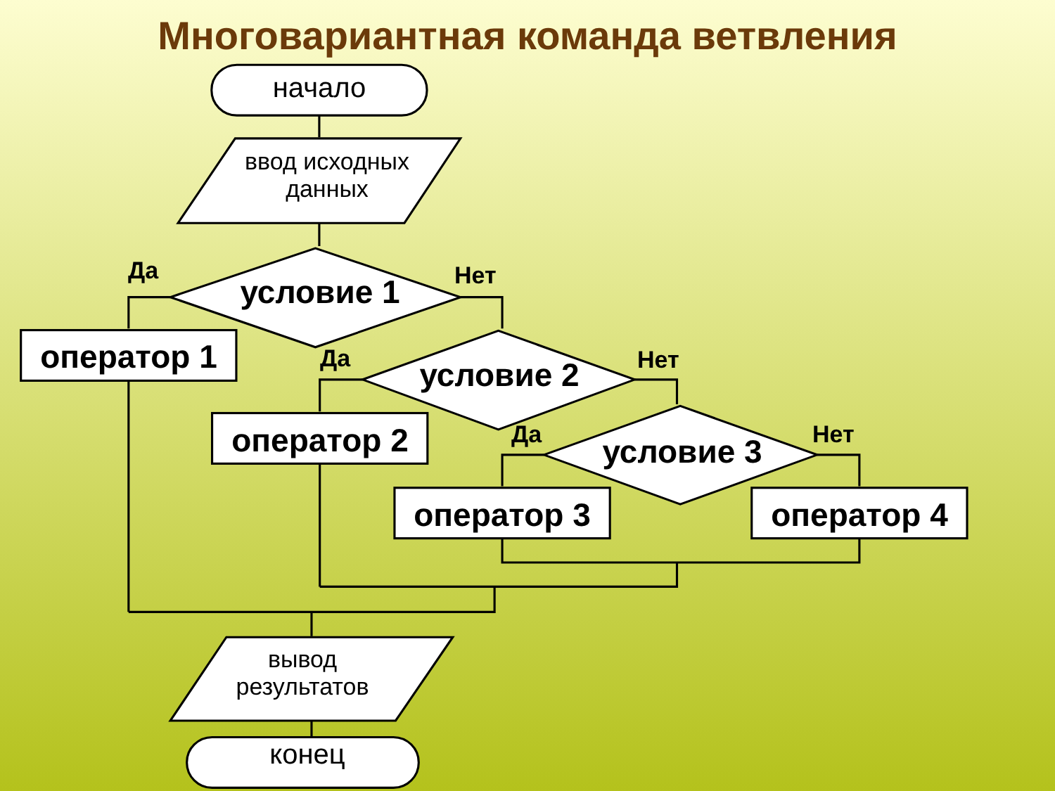Многовариантная команда ветвления
начало
ввод исходных данных
Да
условие 1 Нет
оператор 1 Да условие 2 Нет
оператор 2 Да условие 3 Нет
оператор 3 оператор 4
вывод результатов
конец